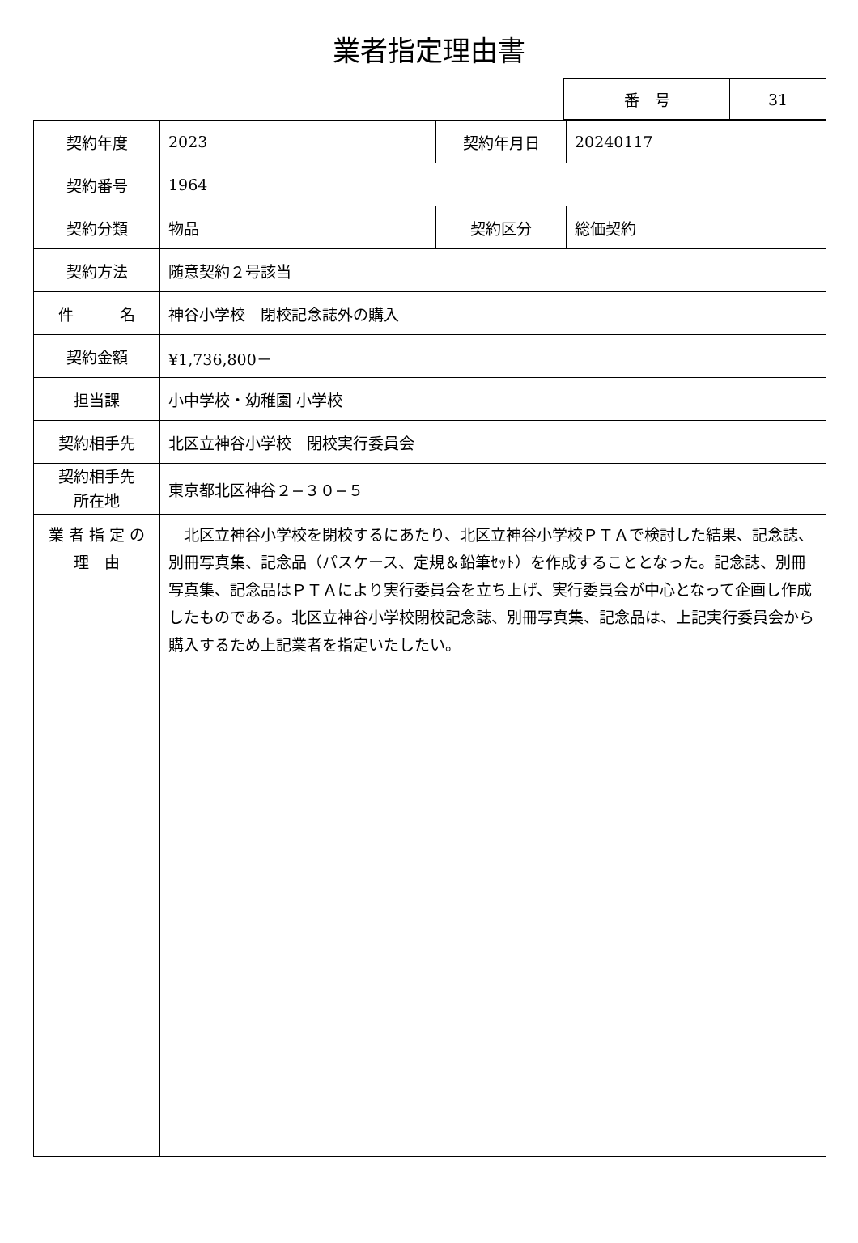業者指定理由書
| 番 号 | 31 |
| 契約年度 | 2023 | 契約年月日 | 20240117 |
| 契約番号 | 1964 | | |
| 契約分類 | 物品 | 契約区分 | 総価契約 |
| 契約方法 | 随意契約２号該当 | | |
| 件 名 | 神谷小学校 閉校記念誌外の購入 | | |
| 契約金額 | ¥1,736,800－ | | |
| 担当課 | 小中学校・幼稚園 小学校 | | |
| 契約相手先 | 北区立神谷小学校 閉校実行委員会 | | |
| 契約相手先 所在地 | 東京都北区神谷２−３０−５ | | |
| 業 者 指 定 の 理 由 | 北区立神谷小学校を閉校するにあたり、北区立神谷小学校ＰＴＡで検討した結果、記念誌、別冊写真集、記念品（パスケース、定規＆鉛筆ｾｯﾄ）を作成することとなった。記念誌、別冊写真集、記念品はＰＴＡにより実行委員会を立ち上げ、実行委員会が中心となって企画し作成したものである。北区立神谷小学校閉校記念誌、別冊写真集、記念品は、上記実行委員会から購入するため上記業者を指定いたしたい。 | | |